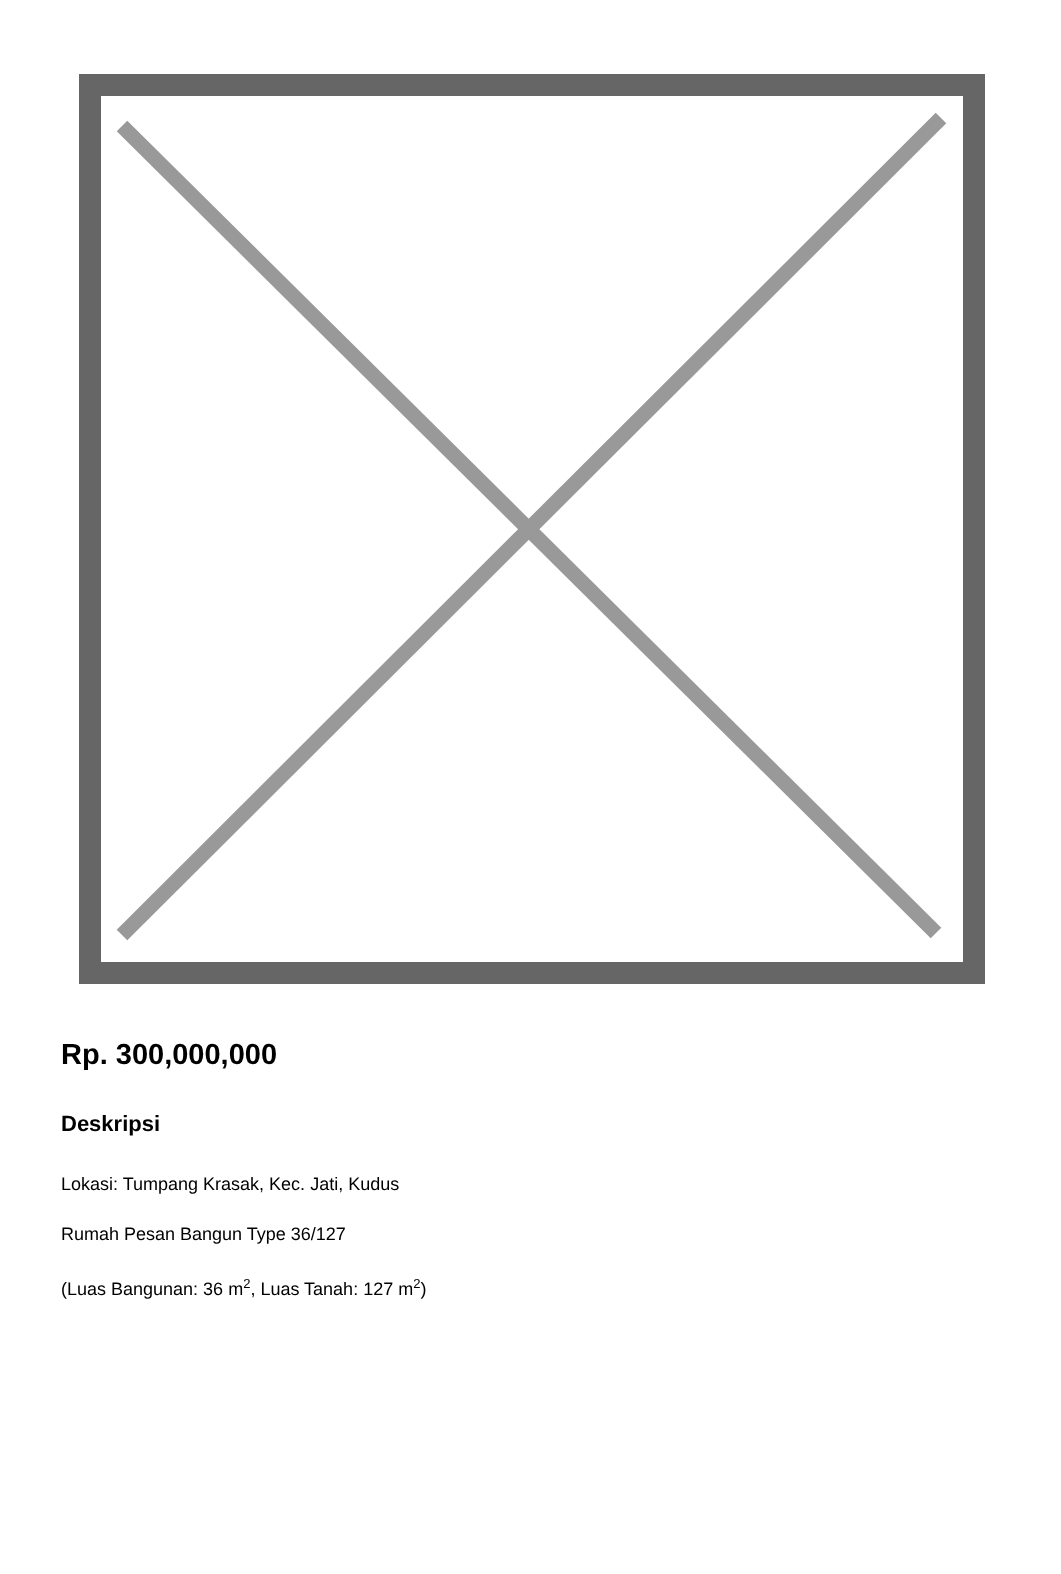Rp. 300,000,000
Deskripsi
Lokasi: Tumpang Krasak, Kec. Jati, Kudus
Rumah Pesan Bangun Type 36/127
(Luas Bangunan: 36 m<sup>2</sup>, Luas Tanah: 127 m<sup>2</sup>)